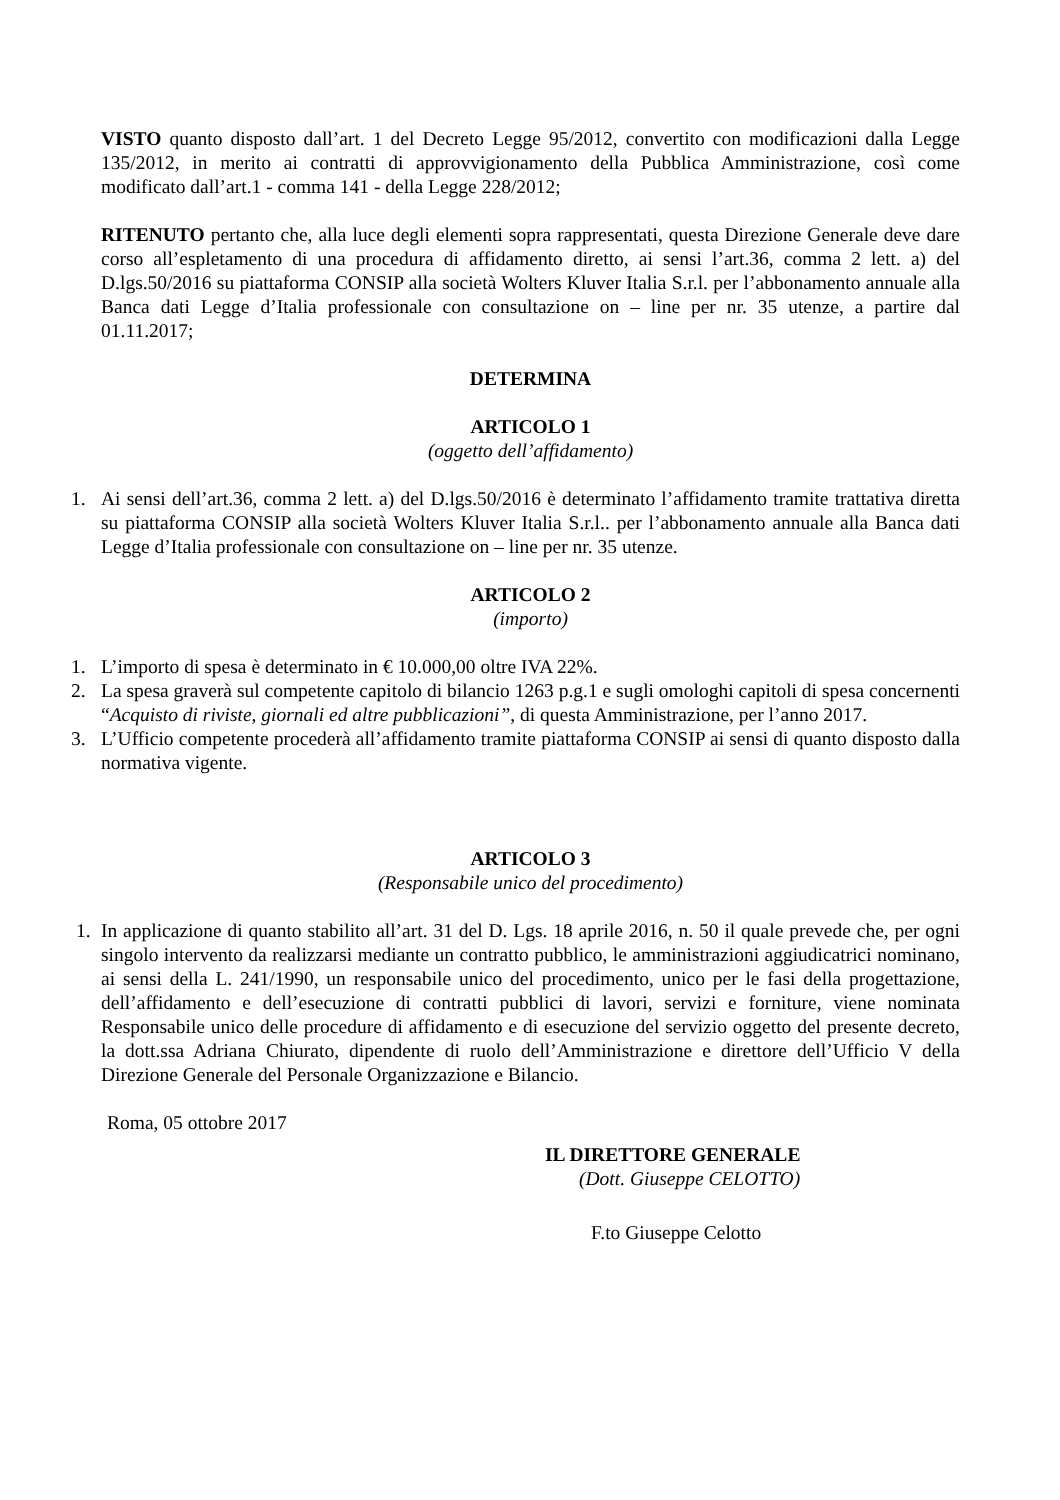VISTO quanto disposto dall’art. 1 del Decreto Legge 95/2012, convertito con modificazioni dalla Legge 135/2012, in merito ai contratti di approvvigionamento della Pubblica Amministrazione, così come modificato dall’art.1 - comma 141 - della Legge 228/2012;
RITENUTO pertanto che, alla luce degli elementi sopra rappresentati, questa Direzione Generale deve dare corso all’espletamento di una procedura di affidamento diretto, ai sensi l’art.36, comma 2 lett. a) del D.lgs.50/2016 su piattaforma CONSIP alla società Wolters Kluver Italia S.r.l. per l’abbonamento annuale alla Banca dati Legge d’Italia professionale con consultazione on – line per nr. 35 utenze, a partire dal 01.11.2017;
DETERMINA
ARTICOLO 1
(oggetto dell’affidamento)
1. Ai sensi dell’art.36, comma 2 lett. a) del D.lgs.50/2016 è determinato l’affidamento tramite trattativa diretta su piattaforma CONSIP alla società Wolters Kluver Italia S.r.l.. per l’abbonamento annuale alla Banca dati Legge d’Italia professionale con consultazione on – line per nr. 35 utenze.
ARTICOLO 2
(importo)
1. L’importo di spesa è determinato in € 10.000,00 oltre IVA 22%.
2. La spesa graverà sul competente capitolo di bilancio 1263 p.g.1 e sugli omologhi capitoli di spesa concernenti “Acquisto di riviste, giornali ed altre pubblicazioni”, di questa Amministrazione, per l’anno 2017.
3. L’Ufficio competente procederà all’affidamento tramite piattaforma CONSIP ai sensi di quanto disposto dalla normativa vigente.
ARTICOLO 3
(Responsabile unico del procedimento)
1. In applicazione di quanto stabilito all’art. 31 del D. Lgs. 18 aprile 2016, n. 50 il quale prevede che, per ogni singolo intervento da realizzarsi mediante un contratto pubblico, le amministrazioni aggiudicatrici nominano, ai sensi della L. 241/1990, un responsabile unico del procedimento, unico per le fasi della progettazione, dell’affidamento e dell’esecuzione di contratti pubblici di lavori, servizi e forniture, viene nominata Responsabile unico delle procedure di affidamento e di esecuzione del servizio oggetto del presente decreto, la dott.ssa Adriana Chiurato, dipendente di ruolo dell’Amministrazione e direttore dell’Ufficio V della Direzione Generale del Personale Organizzazione e Bilancio.
Roma, 05 ottobre 2017
IL DIRETTORE GENERALE
(Dott. Giuseppe CELOTTO)
F.to Giuseppe Celotto